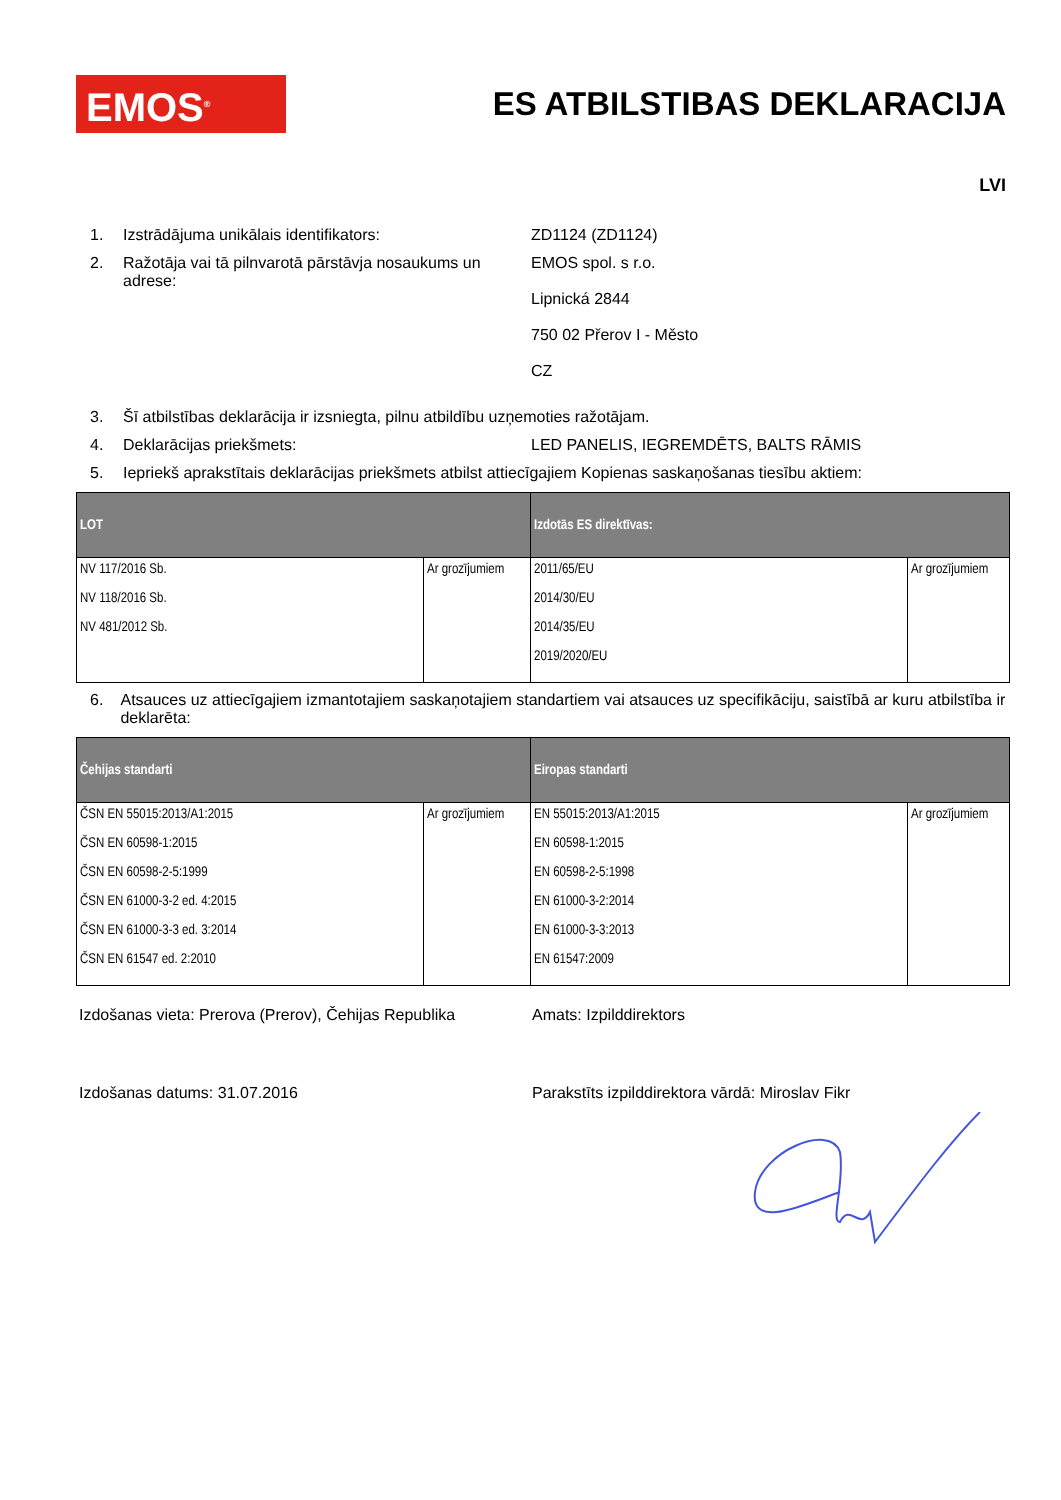EMOS<sup>®</sup>
ES ATBILSTIBAS DEKLARACIJA
LVI
1. Izstrādājuma unikālais identifikators: ZD1124 (ZD1124)
2. Ražotāja vai tā pilnvarotā pārstāvja nosaukums un adrese:
EMOS spol. s r.o.
Lipnická 2844
750 02 Přerov I - Město
CZ
3. Šī atbilstības deklarācija ir izsniegta, pilnu atbildību uzņemoties ražotājam.
4. Deklarācijas priekšmets: LED PANELIS, IEGREMDĒTS, BALTS RĀMIS
5. Iepriekš aprakstītais deklarācijas priekšmets atbilst attiecīgajiem Kopienas saskaņošanas tiesību aktiem:
| LOT | | Izdotās ES direktīvas: | |
| --- | --- | --- | --- |
| NV 117/2016 Sb. NV 118/2016 Sb. NV 481/2012 Sb. | Ar grozījumiem | 2011/65/EU 2014/30/EU 2014/35/EU 2019/2020/EU | Ar grozījumiem |
6. Atsauces uz attiecīgajiem izmantotajiem saskaņotajiem standartiem vai atsauces uz specifikāciju, saistībā ar kuru atbilstība ir deklarēta:
| Čehijas standarti | | Eiropas standarti | |
| --- | --- | --- | --- |
| ČSN EN 55015:2013/A1:2015 ČSN EN 60598-1:2015 ČSN EN 60598-2-5:1999 ČSN EN 61000-3-2 ed. 4:2015 ČSN EN 61000-3-3 ed. 3:2014 ČSN EN 61547 ed. 2:2010 | Ar grozījumiem | EN 55015:2013/A1:2015 EN 60598-1:2015 EN 60598-2-5:1998 EN 61000-3-2:2014 EN 61000-3-3:2013 EN 61547:2009 | Ar grozījumiem |
Izdošanas vieta: Prerova (Prerov), Čehijas Republika
Amats: Izpilddirektors
Izdošanas datums: 31.07.2016 Parakstīts izpilddirektora vārdā: Miroslav Fikr